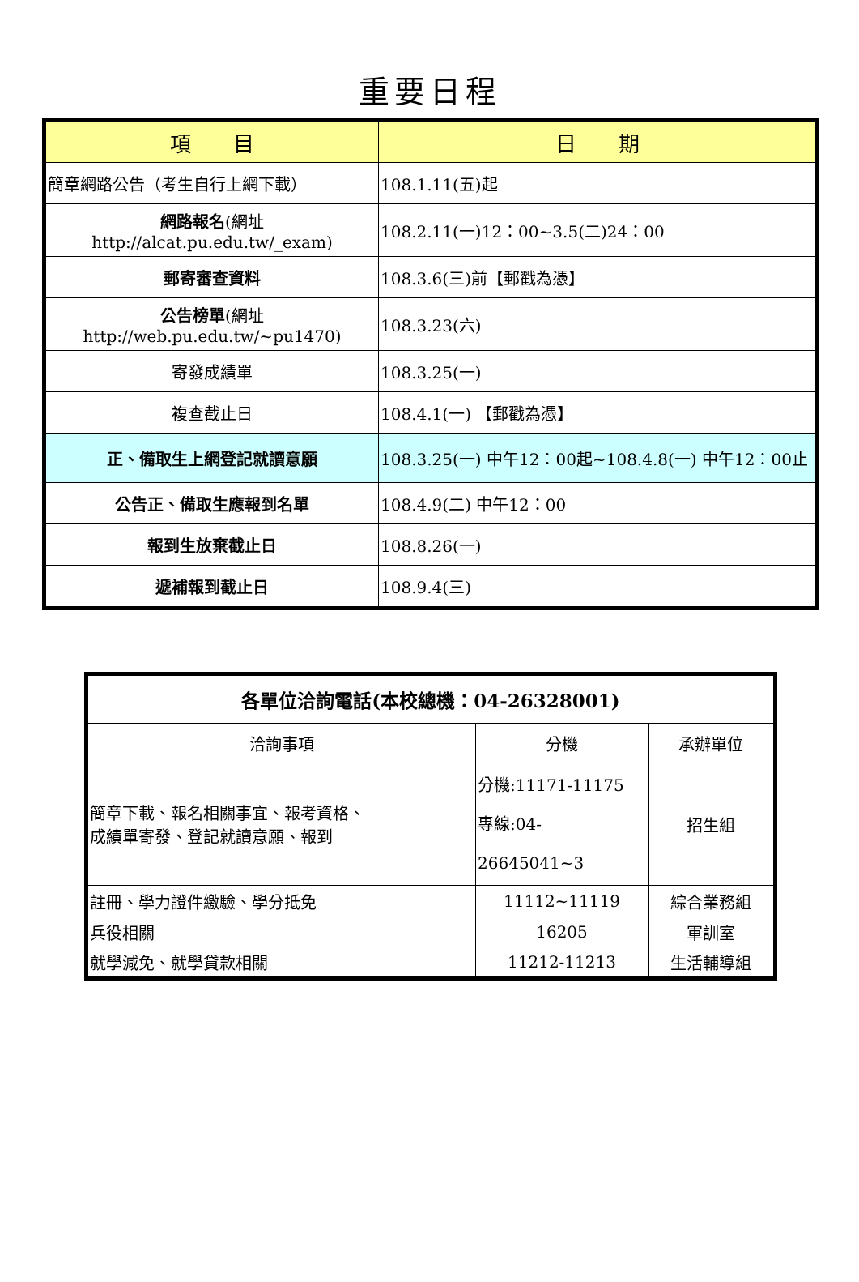重要日程
| 項 目 | 日 期 |
| --- | --- |
| 簡章網路公告（考生自行上網下載） | 108.1.11(五)起 |
| 網路報名 (網址 http://alcat.pu.edu.tw/_exam) | 108.2.11(一)12：00~3.5(二)24：00 |
| 郵寄審查資料 | 108.3.6(三)前【郵戳為憑】 |
| 公告榜單 (網址 http://web.pu.edu.tw/~pu1470) | 108.3.23(六) |
| 寄發成績單 | 108.3.25(一) |
| 複查截止日 | 108.4.1(一) 【郵戳為憑】 |
| 正、備取生上網登記就讀意願 | 108.3.25(一) 中午12：00起~108.4.8(一) 中午12：00止 |
| 公告正、備取生應報到名單 | 108.4.9(二) 中午12：00 |
| 報到生放棄截止日 | 108.8.26(一) |
| 遞補報到截止日 | 108.9.4(三) |
| 各單位洽詢電話(本校總機：04-26328001) | | |
| 洽詢事項 | 分機 | 承辦單位 |
| 簡章下載、報名相關事宜、報考資格、 成績單寄發、登記就讀意願、報到 | 分機:11171-11175 專線:04-26645041~3 | 招生組 |
| 註冊、學力證件繳驗、學分抵免 | 11112~11119 | 綜合業務組 |
| 兵役相關 | 16205 | 軍訓室 |
| 就學減免、就學貸款相關 | 11212-11213 | 生活輔導組 |